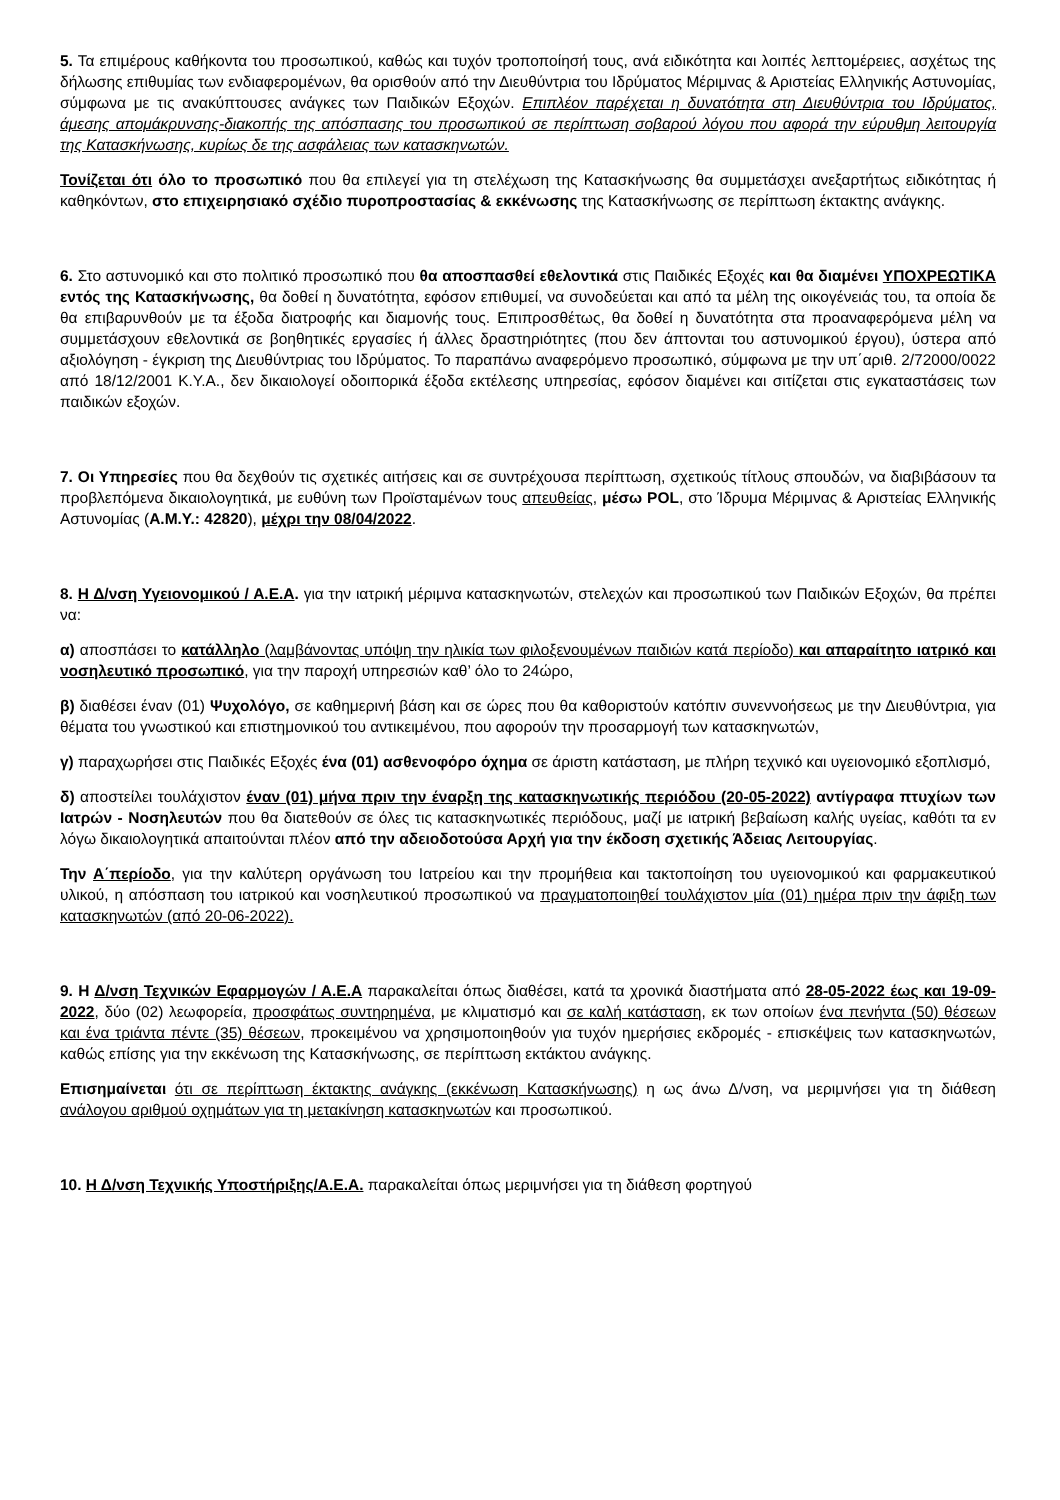5. Τα επιμέρους καθήκοντα του προσωπικού, καθώς και τυχόν τροποποίησή τους, ανά ειδικότητα και λοιπές λεπτομέρειες, ασχέτως της δήλωσης επιθυμίας των ενδιαφερομένων, θα ορισθούν από την Διευθύντρια του Ιδρύματος Μέριμνας & Αριστείας Ελληνικής Αστυνομίας, σύμφωνα με τις ανακύπτουσες ανάγκες των Παιδικών Εξοχών. Επιπλέον παρέχεται η δυνατότητα στη Διευθύντρια του Ιδρύματος, άμεσης απομάκρυνσης-διακοπής της απόσπασης του προσωπικού σε περίπτωση σοβαρού λόγου που αφορά την εύρυθμη λειτουργία της Κατασκήνωσης, κυρίως δε της ασφάλειας των κατασκηνωτών.
Τονίζεται ότι όλο το προσωπικό που θα επιλεγεί για τη στελέχωση της Κατασκήνωσης θα συμμετάσχει ανεξαρτήτως ειδικότητας ή καθηκόντων, στο επιχειρησιακό σχέδιο πυροπροστασίας & εκκένωσης της Κατασκήνωσης σε περίπτωση έκτακτης ανάγκης.
6. Στο αστυνομικό και στο πολιτικό προσωπικό που θα αποσπασθεί εθελοντικά στις Παιδικές Εξοχές και θα διαμένει ΥΠΟΧΡΕΩΤΙΚΑ εντός της Κατασκήνωσης, θα δοθεί η δυνατότητα, εφόσον επιθυμεί, να συνοδεύεται και από τα μέλη της οικογένειάς του, τα οποία δε θα επιβαρυνθούν με τα έξοδα διατροφής και διαμονής τους. Επιπροσθέτως, θα δοθεί η δυνατότητα στα προαναφερόμενα μέλη να συμμετάσχουν εθελοντικά σε βοηθητικές εργασίες ή άλλες δραστηριότητες (που δεν άπτονται του αστυνομικού έργου), ύστερα από αξιολόγηση - έγκριση της Διευθύντριας του Ιδρύματος. Το παραπάνω αναφερόμενο προσωπικό, σύμφωνα με την υπ΄αριθ. 2/72000/0022 από 18/12/2001 Κ.Υ.Α., δεν δικαιολογεί οδοιπορικά έξοδα εκτέλεσης υπηρεσίας, εφόσον διαμένει και σιτίζεται στις εγκαταστάσεις των παιδικών εξοχών.
7. Οι Υπηρεσίες που θα δεχθούν τις σχετικές αιτήσεις και σε συντρέχουσα περίπτωση, σχετικούς τίτλους σπουδών, να διαβιβάσουν τα προβλεπόμενα δικαιολογητικά, με ευθύνη των Προϊσταμένων τους απευθείας, μέσω POL, στο Ίδρυμα Μέριμνας & Αριστείας Ελληνικής Αστυνομίας (Α.Μ.Υ.: 42820), μέχρι την 08/04/2022.
8. Η Δ/νση Υγειονομικού / Α.Ε.Α. για την ιατρική μέριμνα κατασκηνωτών, στελεχών και προσωπικού των Παιδικών Εξοχών, θα πρέπει να:
α) αποσπάσει το κατάλληλο (λαμβάνοντας υπόψη την ηλικία των φιλοξενουμένων παιδιών κατά περίοδο) και απαραίτητο ιατρικό και νοσηλευτικό προσωπικό, για την παροχή υπηρεσιών καθ’ όλο το 24ώρο,
β) διαθέσει έναν (01) Ψυχολόγο, σε καθημερινή βάση και σε ώρες που θα καθοριστούν κατόπιν συνεννοήσεως με την Διευθύντρια, για θέματα του γνωστικού και επιστημονικού του αντικειμένου, που αφορούν την προσαρμογή των κατασκηνωτών,
γ) παραχωρήσει στις Παιδικές Εξοχές ένα (01) ασθενοφόρο όχημα σε άριστη κατάσταση, με πλήρη τεχνικό και υγειονομικό εξοπλισμό,
δ) αποστείλει τουλάχιστον έναν (01) μήνα πριν την έναρξη της κατασκηνωτικής περιόδου (20-05-2022) αντίγραφα πτυχίων των Ιατρών - Νοσηλευτών που θα διατεθούν σε όλες τις κατασκηνωτικές περιόδους, μαζί με ιατρική βεβαίωση καλής υγείας, καθότι τα εν λόγω δικαιολογητικά απαιτούνται πλέον από την αδειοδοτούσα Αρχή για την έκδοση σχετικής Άδειας Λειτουργίας.
Την Α΄περίοδο, για την καλύτερη οργάνωση του Ιατρείου και την προμήθεια και τακτοποίηση του υγειονομικού και φαρμακευτικού υλικού, η απόσπαση του ιατρικού και νοσηλευτικού προσωπικού να πραγματοποιηθεί τουλάχιστον μία (01) ημέρα πριν την άφιξη των κατασκηνωτών (από 20-06-2022).
9. Η Δ/νση Τεχνικών Εφαρμογών / Α.Ε.Α παρακαλείται όπως διαθέσει, κατά τα χρονικά διαστήματα από 28-05-2022 έως και 19-09-2022, δύο (02) λεωφορεία, προσφάτως συντηρημένα, με κλιματισμό και σε καλή κατάσταση, εκ των οποίων ένα πενήντα (50) θέσεων και ένα τριάντα πέντε (35) θέσεων, προκειμένου να χρησιμοποιηθούν για τυχόν ημερήσιες εκδρομές - επισκέψεις των κατασκηνωτών, καθώς επίσης για την εκκένωση της Κατασκήνωσης, σε περίπτωση εκτάκτου ανάγκης.
Επισημαίνεται ότι σε περίπτωση έκτακτης ανάγκης (εκκένωση Κατασκήνωσης) η ως άνω Δ/νση, να μεριμνήσει για τη διάθεση ανάλογου αριθμού οχημάτων για τη μετακίνηση κατασκηνωτών και προσωπικού.
10. Η Δ/νση Τεχνικής Υποστήριξης/Α.Ε.Α. παρακαλείται όπως μεριμνήσει για τη διάθεση φορτηγού